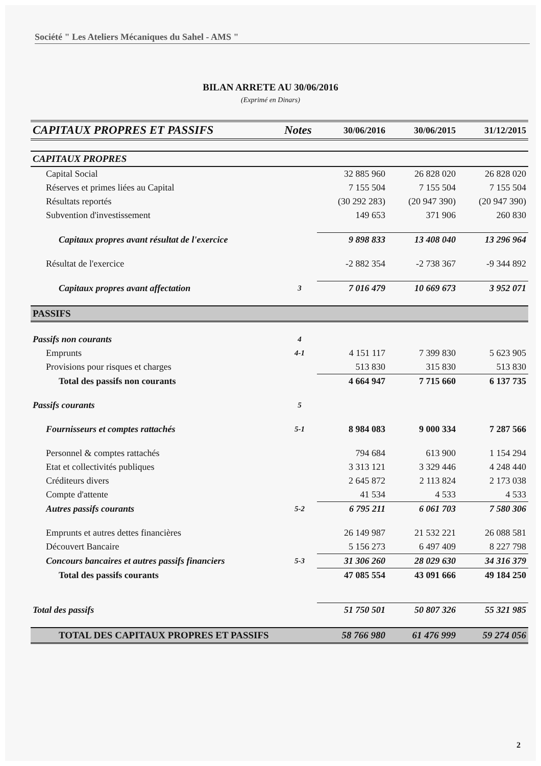Société " Les Ateliers Mécaniques du Sahel - AMS "
BILAN ARRETE AU 30/06/2016
(Exprimé en Dinars)
| CAPITAUX PROPRES ET PASSIFS | Notes | 30/06/2016 | 30/06/2015 | 31/12/2015 |
| --- | --- | --- | --- | --- |
| CAPITAUX PROPRES | | | | |
| Capital Social | | 32 885 960 | 26 828 020 | 26 828 020 |
| Réserves et primes liées au Capital | | 7 155 504 | 7 155 504 | 7 155 504 |
| Résultats reportés | | (30 292 283) | (20 947 390) | (20 947 390) |
| Subvention d'investissement | | 149 653 | 371 906 | 260 830 |
| Capitaux propres avant résultat de l'exercice | | 9 898 833 | 13 408 040 | 13 296 964 |
| Résultat de l'exercice | | -2 882 354 | -2 738 367 | -9 344 892 |
| Capitaux propres avant affectation | 3 | 7 016 479 | 10 669 673 | 3 952 071 |
| PASSIFS | | | | |
| Passifs non courants | 4 | | | |
| Emprunts | 4-1 | 4 151 117 | 7 399 830 | 5 623 905 |
| Provisions pour risques et charges | | 513 830 | 315 830 | 513 830 |
| Total des passifs non courants | | 4 664 947 | 7 715 660 | 6 137 735 |
| Passifs courants | 5 | | | |
| Fournisseurs et comptes rattachés | 5-1 | 8 984 083 | 9 000 334 | 7 287 566 |
| Personnel & comptes rattachés | | 794 684 | 613 900 | 1 154 294 |
| Etat et collectivités publiques | | 3 313 121 | 3 329 446 | 4 248 440 |
| Créditeurs divers | | 2 645 872 | 2 113 824 | 2 173 038 |
| Compte d'attente | | 41 534 | 4 533 | 4 533 |
| Autres passifs courants | 5-2 | 6 795 211 | 6 061 703 | 7 580 306 |
| Emprunts et autres dettes financières | | 26 149 987 | 21 532 221 | 26 088 581 |
| Découvert Bancaire | | 5 156 273 | 6 497 409 | 8 227 798 |
| Concours bancaires et autres passifs financiers | 5-3 | 31 306 260 | 28 029 630 | 34 316 379 |
| Total des passifs courants | | 47 085 554 | 43 091 666 | 49 184 250 |
| Total des passifs | | 51 750 501 | 50 807 326 | 55 321 985 |
| TOTAL DES CAPITAUX PROPRES ET PASSIFS | | 58 766 980 | 61 476 999 | 59 274 056 |
2